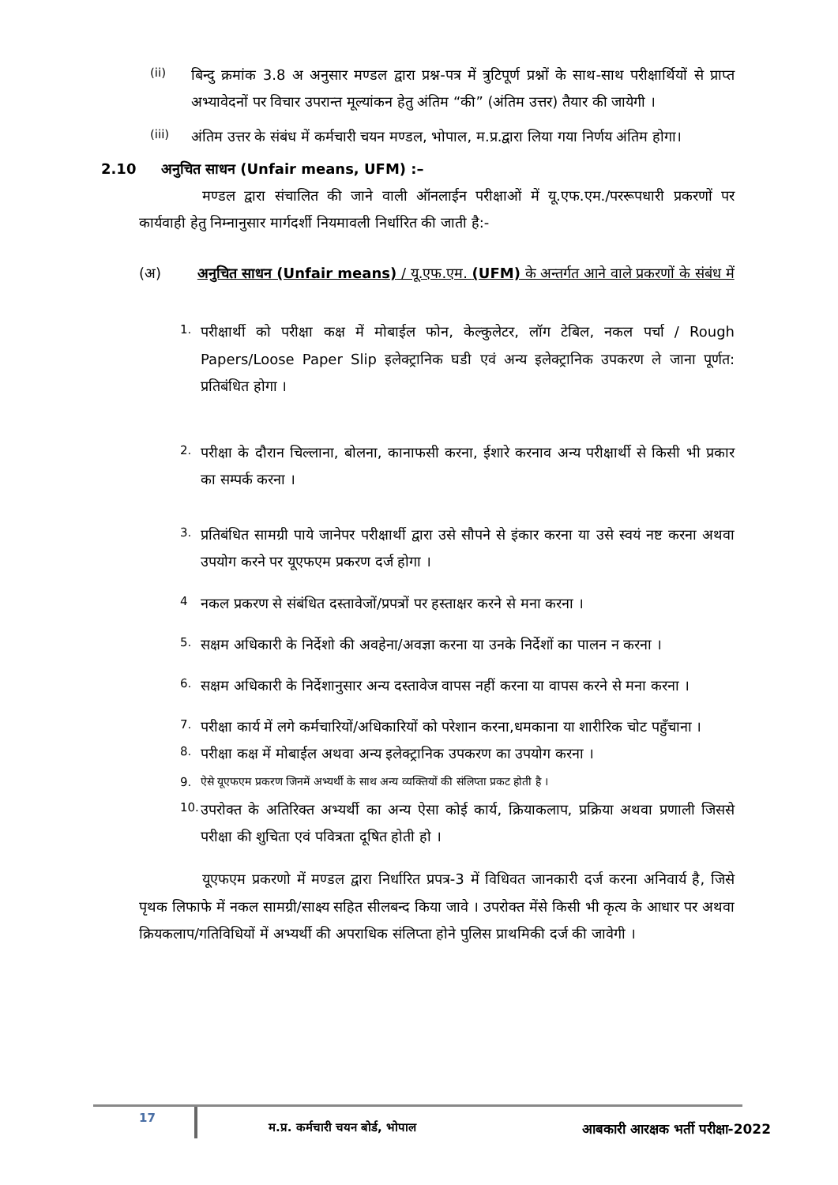(ii)
बिन्दु क्रमांक 3.8 अ अनुसार मण्डल द्वारा प्रश्न-पत्र में त्रुटिपूर्ण प्रश्नों के साथ-साथ परीक्षार्थियों से प्राप्त अभ्यावेदनों पर विचार उपरान्त मूल्यांकन हेतु अंतिम “की” (अंतिम उत्तर) तैयार की जायेगी ।
(iii)
अंतिम उत्तर के संबंध में कर्मचारी चयन मण्डल, भोपाल, म.प्र.द्वारा लिया गया निर्णय अंतिम होगा।
2.10 अनुचित साधन (Unfair means, UFM) :–
मण्डल द्वारा संचालित की जाने वाली ऑनलाईन परीक्षाओं में यू.एफ.एम./पररूपधारी प्रकरणों पर कार्यवाही हेतु निम्नानुसार मार्गदर्शी नियमावली निर्धारित की जाती है:-
(अ) अनुचित साधन (Unfair means) / यू.एफ.एम. (UFM) के अन्तर्गत आने वाले प्रकरणों के संबंध में
1.
परीक्षार्थी को परीक्षा कक्ष में मोबाईल फोन, केल्कुलेटर, लॉग टेबिल, नकल पर्चा / Rough Papers/Loose Paper Slip इलेक्ट्रानिक घडी एवं अन्य इलेक्ट्रानिक उपकरण ले जाना पूर्णत: प्रतिबंधित होगा ।
2.
परीक्षा के दौरान चिल्लाना, बोलना, कानाफसी करना, ईशारे करनाव अन्य परीक्षार्थी से किसी भी प्रकार का सम्पर्क करना ।
3.
प्रतिबंधित सामग्री पाये जानेपर परीक्षार्थी द्वारा उसे सौपने से इंकार करना या उसे स्वयं नष्ट करना अथवा उपयोग करने पर यूएफएम प्रकरण दर्ज होगा ।
4
नकल प्रकरण से संबंधित दस्तावेजों/प्रपत्रों पर हस्ताक्षर करने से मना करना ।
5.
सक्षम अधिकारी के निर्देशो की अवहेना/अवज्ञा करना या उनके निर्देशों का पालन न करना ।
6.
सक्षम अधिकारी के निर्देशानुसार अन्य दस्तावेज वापस नहीं करना या वापस करने से मना करना ।
7.
परीक्षा कार्य में लगे कर्मचारियों/अधिकारियों को परेशान करना,धमकाना या शारीरिक चोट पहुँचाना ।
8.
परीक्षा कक्ष में मोबाईल अथवा अन्य इलेक्ट्रानिक उपकरण का उपयोग करना ।
9. ऐसे यूएफएम प्रकरण जिनमें अभ्यर्थी के साथ अन्य व्यक्तियों की संलिप्ता प्रकट होती है ।
10.
उपरोक्त के अतिरिक्त अभ्यर्थी का अन्य ऐसा कोई कार्य, क्रियाकलाप, प्रक्रिया अथवा प्रणाली जिससे परीक्षा की शुचिता एवं पवित्रता दूषित होती हो ।
यूएफएम प्रकरणो में मण्डल द्वारा निर्धारित प्रपत्र-3 में विधिवत जानकारी दर्ज करना अनिवार्य है, जिसे पृथक लिफाफे में नकल सामग्री/साक्ष्य सहित सीलबन्द किया जावे । उपरोक्त मेंसे किसी भी कृत्य के आधार पर अथवा क्रियकलाप/गतिविधियों में अभ्यर्थी की अपराधिक संलिप्ता होने पुलिस प्राथमिकी दर्ज की जावेगी ।
17 म.प्र. कर्मचारी चयन बोर्ड, भोपाल आबकारी आरक्षक भर्ती परीक्षा-2022